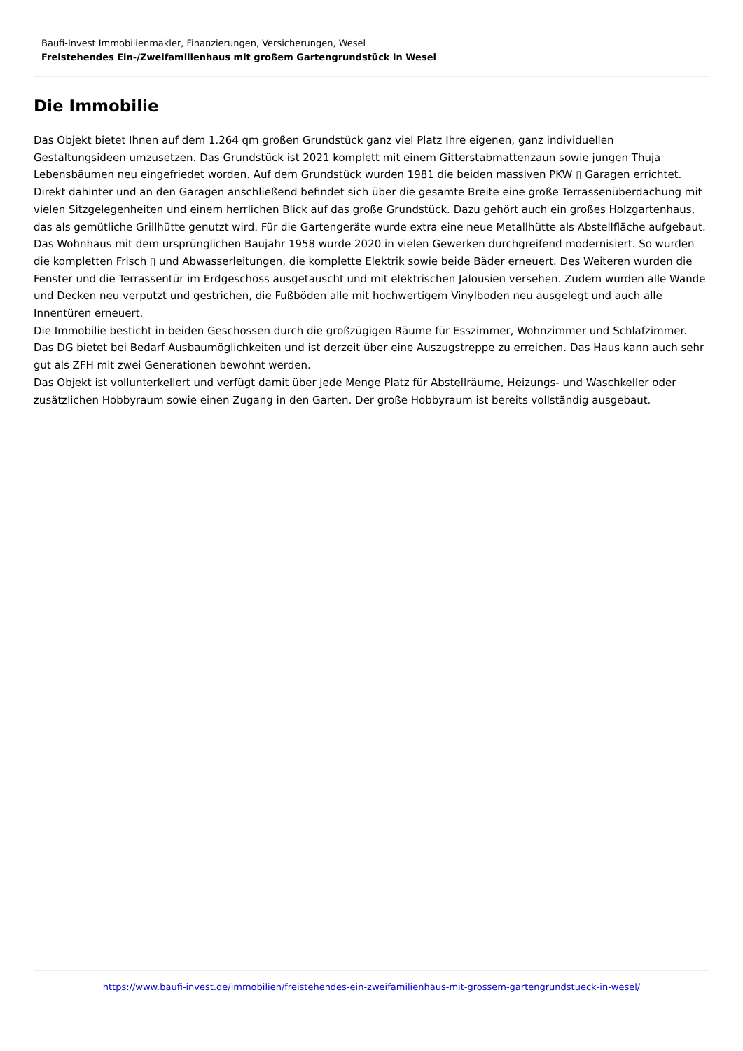Baufi-Invest Immobilienmakler, Finanzierungen, Versicherungen, Wesel
Freistehendes Ein-/Zweifamilienhaus mit großem Gartengrundstück in Wesel
Die Immobilie
Das Objekt bietet Ihnen auf dem 1.264 qm großen Grundstück ganz viel Platz Ihre eigenen, ganz individuellen Gestaltungsideen umzusetzen. Das Grundstück ist 2021 komplett mit einem Gitterstabmattenzaun sowie jungen Thuja Lebensbäumen neu eingefriedet worden. Auf dem Grundstück wurden 1981 die beiden massiven PKW ▯ Garagen errichtet. Direkt dahinter und an den Garagen anschließend befindet sich über die gesamte Breite eine große Terrassenüberdachung mit vielen Sitzgelegenheiten und einem herrlichen Blick auf das große Grundstück. Dazu gehört auch ein großes Holzgartenhaus, das als gemütliche Grillhütte genutzt wird. Für die Gartengeräte wurde extra eine neue Metallhütte als Abstellfläche aufgebaut.
Das Wohnhaus mit dem ursprünglichen Baujahr 1958 wurde 2020 in vielen Gewerken durchgreifend modernisiert. So wurden die kompletten Frisch ▯ und Abwasserleitungen, die komplette Elektrik sowie beide Bäder erneuert. Des Weiteren wurden die Fenster und die Terrassentür im Erdgeschoss ausgetauscht und mit elektrischen Jalousien versehen. Zudem wurden alle Wände und Decken neu verputzt und gestrichen, die Fußböden alle mit hochwertigem Vinylboden neu ausgelegt und auch alle Innentüren erneuert.
Die Immobilie besticht in beiden Geschossen durch die großzügigen Räume für Esszimmer, Wohnzimmer und Schlafzimmer. Das DG bietet bei Bedarf Ausbaumöglichkeiten und ist derzeit über eine Auszugstreppe zu erreichen. Das Haus kann auch sehr gut als ZFH mit zwei Generationen bewohnt werden.
Das Objekt ist vollunterkellert und verfügt damit über jede Menge Platz für Abstellräume, Heizungs- und Waschkeller oder zusätzlichen Hobbyraum sowie einen Zugang in den Garten. Der große Hobbyraum ist bereits vollständig ausgebaut.
https://www.baufi-invest.de/immobilien/freistehendes-ein-zweifamilienhaus-mit-grossem-gartengrundstueck-in-wesel/